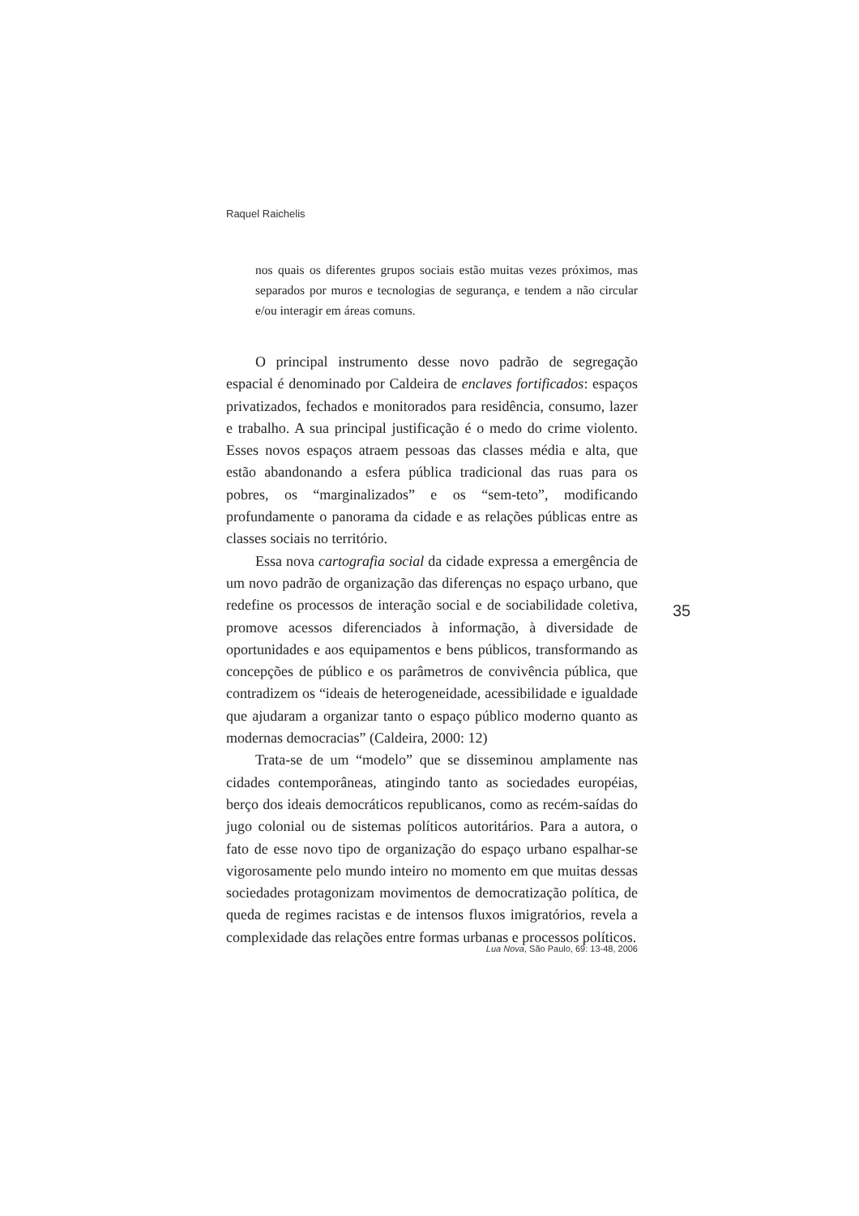Raquel Raichelis
nos quais os diferentes grupos sociais estão muitas vezes próximos, mas separados por muros e tecnologias de segurança, e tendem a não circular e/ou interagir em áreas comuns.
O principal instrumento desse novo padrão de segregação espacial é denominado por Caldeira de enclaves fortificados: espaços privatizados, fechados e monitorados para residência, consumo, lazer e trabalho. A sua principal justificação é o medo do crime violento. Esses novos espaços atraem pessoas das classes média e alta, que estão abandonando a esfera pública tradicional das ruas para os pobres, os “marginalizados” e os “sem-teto”, modificando profundamente o panorama da cidade e as relações públicas entre as classes sociais no território.
Essa nova cartografia social da cidade expressa a emergência de um novo padrão de organização das diferenças no espaço urbano, que redefine os processos de interação social e de sociabilidade coletiva, promove acessos diferenciados à informação, à diversidade de oportunidades e aos equipamentos e bens públicos, transformando as concepções de público e os parâmetros de convivência pública, que contradizem os “ideais de heterogeneidade, acessibilidade e igualdade que ajudaram a organizar tanto o espaço público moderno quanto as modernas democracias” (Caldeira, 2000: 12)
Trata-se de um “modelo” que se disseminou amplamente nas cidades contemporâneas, atingindo tanto as sociedades européias, berço dos ideais democráticos republicanos, como as recém-saídas do jugo colonial ou de sistemas políticos autoritários. Para a autora, o fato de esse novo tipo de organização do espaço urbano espalhar-se vigorosamente pelo mundo inteiro no momento em que muitas dessas sociedades protagonizam movimentos de democratização política, de queda de regimes racistas e de intensos fluxos imigratórios, revela a complexidade das relações entre formas urbanas e processos políticos.
35
Lua Nova, São Paulo, 69: 13-48, 2006